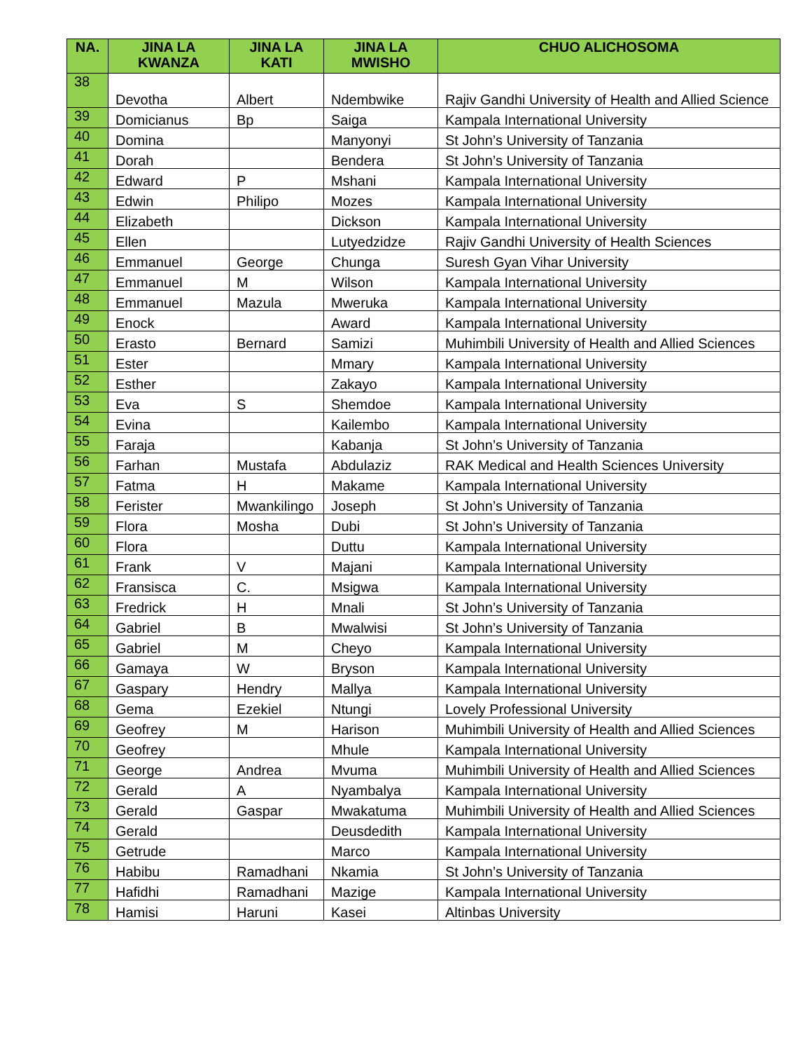| NA. | JINA LA KWANZA | JINA LA KATI | JINA LA MWISHO | CHUO ALICHOSOMA |
| --- | --- | --- | --- | --- |
| 38 | Devotha | Albert | Ndembwike | Rajiv Gandhi University of Health and Allied Science |
| 39 | Domicianus | Bp | Saiga | Kampala International University |
| 40 | Domina | | Manyonyi | St John’s University of Tanzania |
| 41 | Dorah | | Bendera | St John’s University of Tanzania |
| 42 | Edward | P | Mshani | Kampala International University |
| 43 | Edwin | Philipo | Mozes | Kampala International University |
| 44 | Elizabeth | | Dickson | Kampala International University |
| 45 | Ellen | | Lutyedzidze | Rajiv Gandhi University of Health Sciences |
| 46 | Emmanuel | George | Chunga | Suresh Gyan Vihar University |
| 47 | Emmanuel | M | Wilson | Kampala International University |
| 48 | Emmanuel | Mazula | Mweruka | Kampala International University |
| 49 | Enock | | Award | Kampala International University |
| 50 | Erasto | Bernard | Samizi | Muhimbili University of Health and Allied Sciences |
| 51 | Ester | | Mmary | Kampala International University |
| 52 | Esther | | Zakayo | Kampala International University |
| 53 | Eva | S | Shemdoe | Kampala International University |
| 54 | Evina | | Kailembo | Kampala International University |
| 55 | Faraja | | Kabanja | St John’s University of Tanzania |
| 56 | Farhan | Mustafa | Abdulaziz | RAK Medical and Health Sciences University |
| 57 | Fatma | H | Makame | Kampala International University |
| 58 | Ferister | Mwankilingo | Joseph | St John’s University of Tanzania |
| 59 | Flora | Mosha | Dubi | St John’s University of Tanzania |
| 60 | Flora | | Duttu | Kampala International University |
| 61 | Frank | V | Majani | Kampala International University |
| 62 | Fransisca | C. | Msigwa | Kampala International University |
| 63 | Fredrick | H | Mnali | St John’s University of Tanzania |
| 64 | Gabriel | B | Mwalwisi | St John’s University of Tanzania |
| 65 | Gabriel | M | Cheyo | Kampala International University |
| 66 | Gamaya | W | Bryson | Kampala International University |
| 67 | Gaspary | Hendry | Mallya | Kampala International University |
| 68 | Gema | Ezekiel | Ntungi | Lovely Professional University |
| 69 | Geofrey | M | Harison | Muhimbili University of Health and Allied Sciences |
| 70 | Geofrey | | Mhule | Kampala International University |
| 71 | George | Andrea | Mvuma | Muhimbili University of Health and Allied Sciences |
| 72 | Gerald | A | Nyambalya | Kampala International University |
| 73 | Gerald | Gaspar | Mwakatuma | Muhimbili University of Health and Allied Sciences |
| 74 | Gerald | | Deusdedith | Kampala International University |
| 75 | Getrude | | Marco | Kampala International University |
| 76 | Habibu | Ramadhani | Nkamia | St John’s University of Tanzania |
| 77 | Hafidhi | Ramadhani | Mazige | Kampala International University |
| 78 | Hamisi | Haruni | Kasei | Altinbas University |